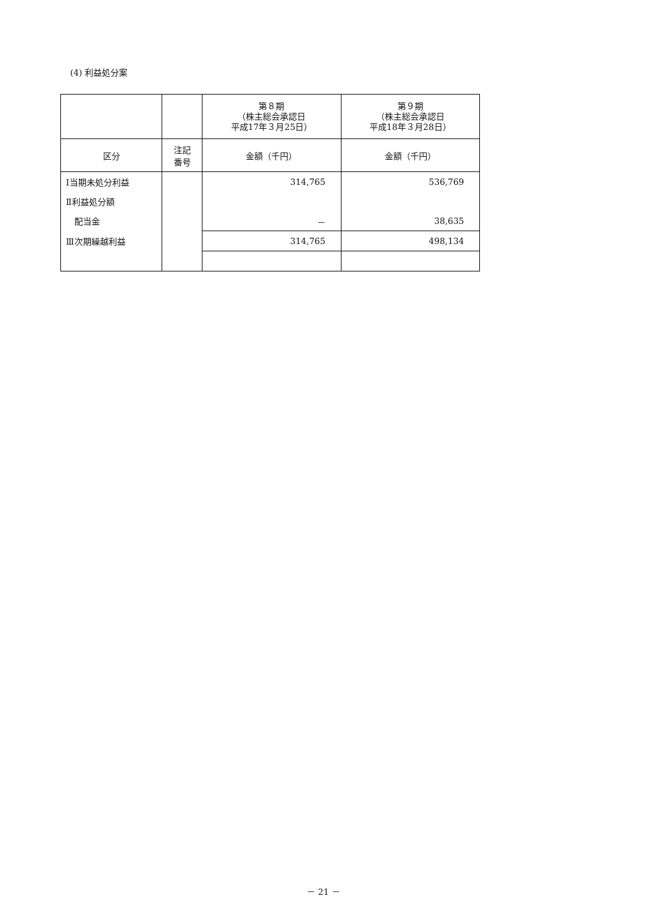(4) 利益処分案
| | | 第８期 （株主総会承認日 平成17年３月25日） | 第９期 （株主総会承認日 平成18年３月28日） |
| 区分 | 注記 番号 | 金額（千円） | 金額（千円） |
| Ⅰ当期未処分利益 | | 314,765 | 536,769 |
| Ⅱ利益処分額 | | | |
| 配当金 | | － | 38,635 |
| Ⅲ次期繰越利益 | | 314,765 | 498,134 |
－ 21 －